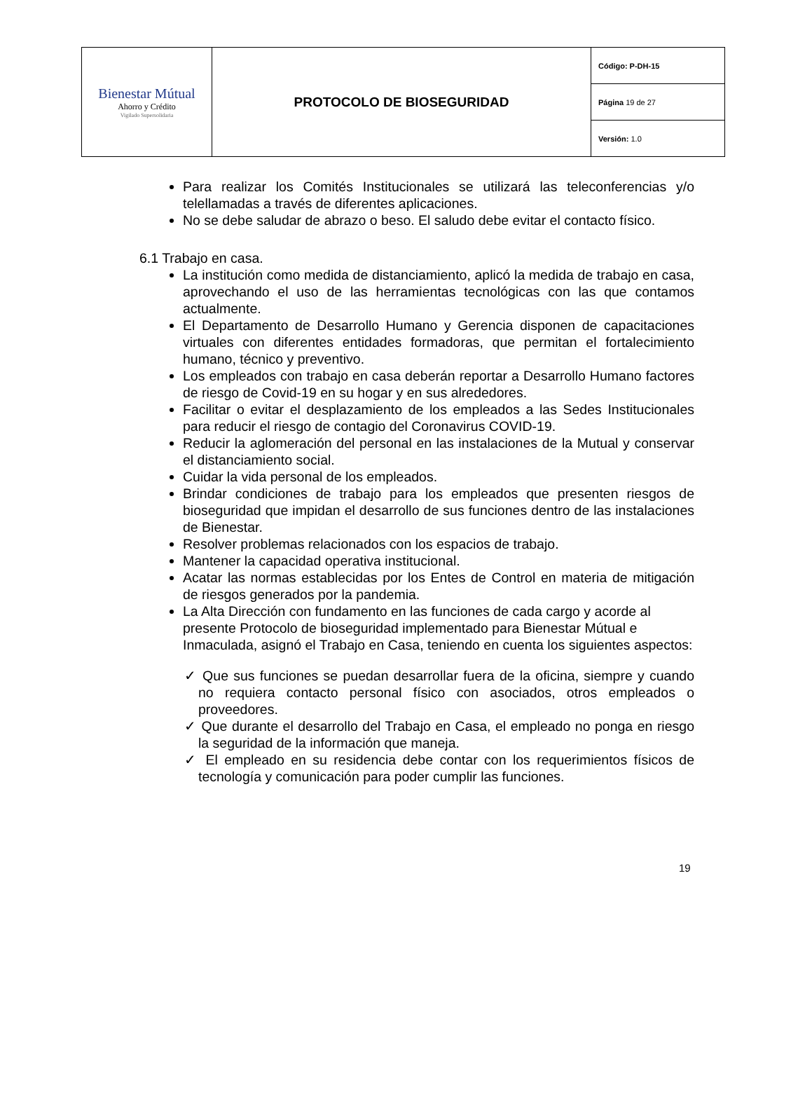| Bienestar Mútual Ahorro y Crédito Vigilado Supersolidaria | PROTOCOLO DE BIOSEGURIDAD | Código: P-DH-15 |
| | | Página 19 de 27 |
| | | Versión: 1.0 |
Para realizar los Comités Institucionales se utilizará las teleconferencias y/o telellamadas a través de diferentes aplicaciones.
No se debe saludar de abrazo o beso. El saludo debe evitar el contacto físico.
6.1 Trabajo en casa.
La institución como medida de distanciamiento, aplicó la medida de trabajo en casa, aprovechando el uso de las herramientas tecnológicas con las que contamos actualmente.
El Departamento de Desarrollo Humano y Gerencia disponen de capacitaciones virtuales con diferentes entidades formadoras, que permitan el fortalecimiento humano, técnico y preventivo.
Los empleados con trabajo en casa deberán reportar a Desarrollo Humano factores de riesgo de Covid-19 en su hogar y en sus alrededores.
Facilitar o evitar el desplazamiento de los empleados a las Sedes Institucionales para reducir el riesgo de contagio del Coronavirus COVID-19.
Reducir la aglomeración del personal en las instalaciones de la Mutual y conservar el distanciamiento social.
Cuidar la vida personal de los empleados.
Brindar condiciones de trabajo para los empleados que presenten riesgos de bioseguridad que impidan el desarrollo de sus funciones dentro de las instalaciones de Bienestar.
Resolver problemas relacionados con los espacios de trabajo.
Mantener la capacidad operativa institucional.
Acatar las normas establecidas por los Entes de Control en materia de mitigación de riesgos generados por la pandemia.
La Alta Dirección con fundamento en las funciones de cada cargo y acorde al presente Protocolo de bioseguridad implementado para Bienestar Mútual e Inmaculada, asignó el Trabajo en Casa, teniendo en cuenta los siguientes aspectos:
✓ Que sus funciones se puedan desarrollar fuera de la oficina, siempre y cuando no requiera contacto personal físico con asociados, otros empleados o proveedores.
✓ Que durante el desarrollo del Trabajo en Casa, el empleado no ponga en riesgo la seguridad de la información que maneja.
✓ El empleado en su residencia debe contar con los requerimientos físicos de tecnología y comunicación para poder cumplir las funciones.
19